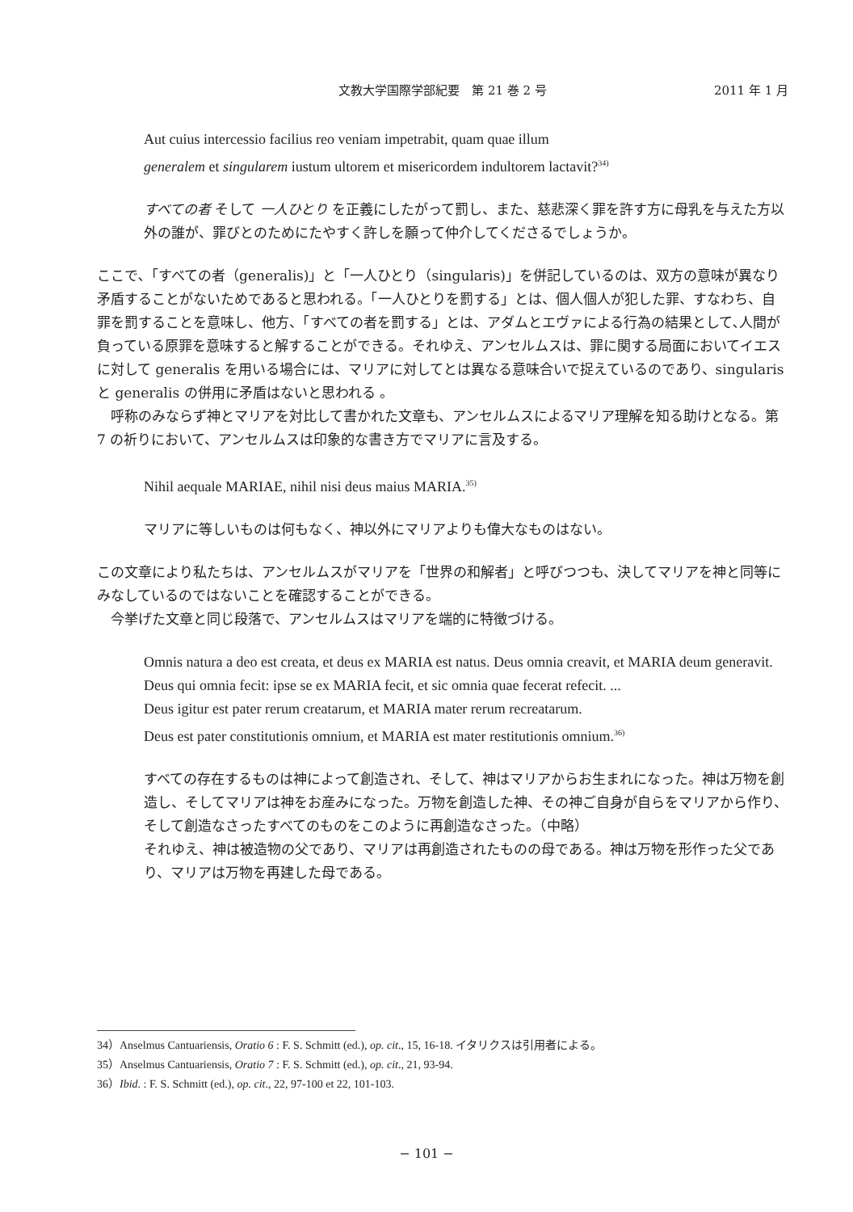文教大学国際学部紀要　第 21 巻 2 号
2011 年 1 月
Aut cuius intercessio facilius reo veniam impetrabit, quam quae illum
generalem et singularem iustum ultorem et misericordem indultorem lactavit?<sup>34)</sup>
すべての者 そして 一人ひとり を正義にしたがって罰し、また、慈悲深く罪を許す方に母乳を与えた方以外の誰が、罪びとのためにたやすく許しを願って仲介してくださるでしょうか。
ここで､「すべての者（generalis)」と「一人ひとり（singularis)」を併記しているのは、双方の意味が異なり矛盾することがないためであると思われる。「一人ひとりを罰する」とは、個人個人が犯した罪、すなわち、自罪を罰することを意味し、他方、「すべての者を罰する」とは、アダムとエヴァによる行為の結果として､人間が負っている原罪を意味すると解することができる。それゆえ、アンセルムスは、罪に関する局面においてイエスに対して generalis を用いる場合には、マリアに対してとは異なる意味合いで捉えているのであり、singularis と generalis の併用に矛盾はないと思われる 。
　呼称のみならず神とマリアを対比して書かれた文章も、アンセルムスによるマリア理解を知る助けとなる。第 7 の祈りにおいて、アンセルムスは印象的な書き方でマリアに言及する。
Nihil aequale MARIAE, nihil nisi deus maius MARIA.<sup>35)</sup>
マリアに等しいものは何もなく、神以外にマリアよりも偉大なものはない。
この文章により私たちは、アンセルムスがマリアを「世界の和解者」と呼びつつも、決してマリアを神と同等にみなしているのではないことを確認することができる。
　今挙げた文章と同じ段落で、アンセルムスはマリアを端的に特徴づける。
Omnis natura a deo est creata, et deus ex MARIA est natus. Deus omnia creavit, et MARIA deum generavit. Deus qui omnia fecit: ipse se ex MARIA fecit, et sic omnia quae fecerat refecit. ...
Deus igitur est pater rerum creatarum, et MARIA mater rerum recreatarum.
Deus est pater constitutionis omnium, et MARIA est mater restitutionis omnium.<sup>36)</sup>
すべての存在するものは神によって創造され、そして、神はマリアからお生まれになった。神は万物を創造し、そしてマリアは神をお産みになった。万物を創造した神、その神ご自身が自らをマリアから作り、そして創造なさったすべてのものをこのように再創造なさった。（中略）
それゆえ、神は被造物の父であり、マリアは再創造されたものの母である。神は万物を形作った父であり、マリアは万物を再建した母である。
34）Anselmus Cantuariensis, Oratio 6 : F. S. Schmitt (ed.), op. cit., 15, 16-18. イタリクスは引用者による。
35）Anselmus Cantuariensis, Oratio 7 : F. S. Schmitt (ed.), op. cit., 21, 93-94.
36）Ibid. : F. S. Schmitt (ed.), op. cit., 22, 97-100 et 22, 101-103.
− 101 −